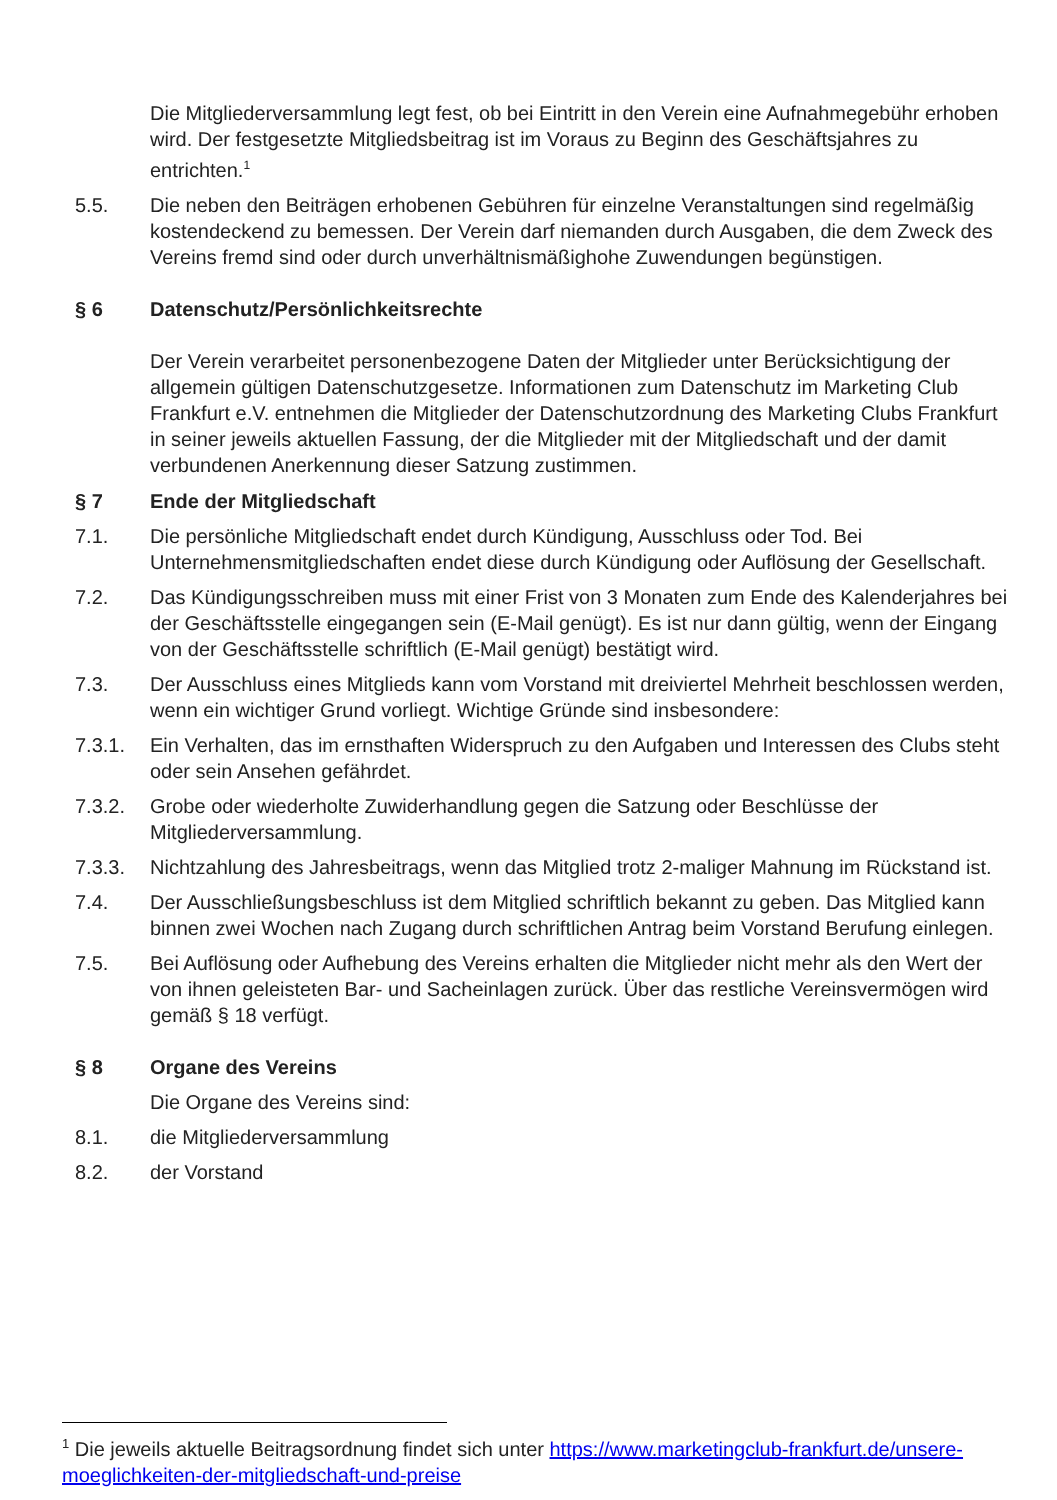Die Mitgliederversammlung legt fest, ob bei Eintritt in den Verein eine Aufnahmegebühr erhoben wird. Der festgesetzte Mitgliedsbeitrag ist im Voraus zu Beginn des Geschäftsjahres zu entrichten.<sup>1</sup>
5.5. Die neben den Beiträgen erhobenen Gebühren für einzelne Veranstaltungen sind regelmäßig kostendeckend zu bemessen. Der Verein darf niemanden durch Ausgaben, die dem Zweck des Vereins fremd sind oder durch unverhältnismäßighohe Zuwendungen begünstigen.
§ 6 Datenschutz/Persönlichkeitsrechte
Der Verein verarbeitet personenbezogene Daten der Mitglieder unter Berücksichtigung der allgemein gültigen Datenschutzgesetze. Informationen zum Datenschutz im Marketing Club Frankfurt e.V. entnehmen die Mitglieder der Datenschutzordnung des Marketing Clubs Frankfurt in seiner jeweils aktuellen Fassung, der die Mitglieder mit der Mitgliedschaft und der damit verbundenen Anerkennung dieser Satzung zustimmen.
§ 7 Ende der Mitgliedschaft
7.1. Die persönliche Mitgliedschaft endet durch Kündigung, Ausschluss oder Tod. Bei Unternehmensmitgliedschaften endet diese durch Kündigung oder Auflösung der Gesellschaft.
7.2. Das Kündigungsschreiben muss mit einer Frist von 3 Monaten zum Ende des Kalenderjahres bei der Geschäftsstelle eingegangen sein (E-Mail genügt). Es ist nur dann gültig, wenn der Eingang von der Geschäftsstelle schriftlich (E-Mail genügt) bestätigt wird.
7.3. Der Ausschluss eines Mitglieds kann vom Vorstand mit dreiviertel Mehrheit beschlossen werden, wenn ein wichtiger Grund vorliegt. Wichtige Gründe sind insbesondere:
7.3.1. Ein Verhalten, das im ernsthaften Widerspruch zu den Aufgaben und Interessen des Clubs steht oder sein Ansehen gefährdet.
7.3.2. Grobe oder wiederholte Zuwiderhandlung gegen die Satzung oder Beschlüsse der Mitgliederversammlung.
7.3.3. Nichtzahlung des Jahresbeitrags, wenn das Mitglied trotz 2-maliger Mahnung im Rückstand ist.
7.4. Der Ausschließungsbeschluss ist dem Mitglied schriftlich bekannt zu geben. Das Mitglied kann binnen zwei Wochen nach Zugang durch schriftlichen Antrag beim Vorstand Berufung einlegen.
7.5. Bei Auflösung oder Aufhebung des Vereins erhalten die Mitglieder nicht mehr als den Wert der von ihnen geleisteten Bar- und Sacheinlagen zurück. Über das restliche Vereinsvermögen wird gemäß § 18 verfügt.
§ 8 Organe des Vereins
Die Organe des Vereins sind:
8.1. die Mitgliederversammlung
8.2. der Vorstand
<sup>1</sup> Die jeweils aktuelle Beitragsordnung findet sich unter https://www.marketingclub-frankfurt.de/unsere-moeglichkeiten-der-mitgliedschaft-und-preise